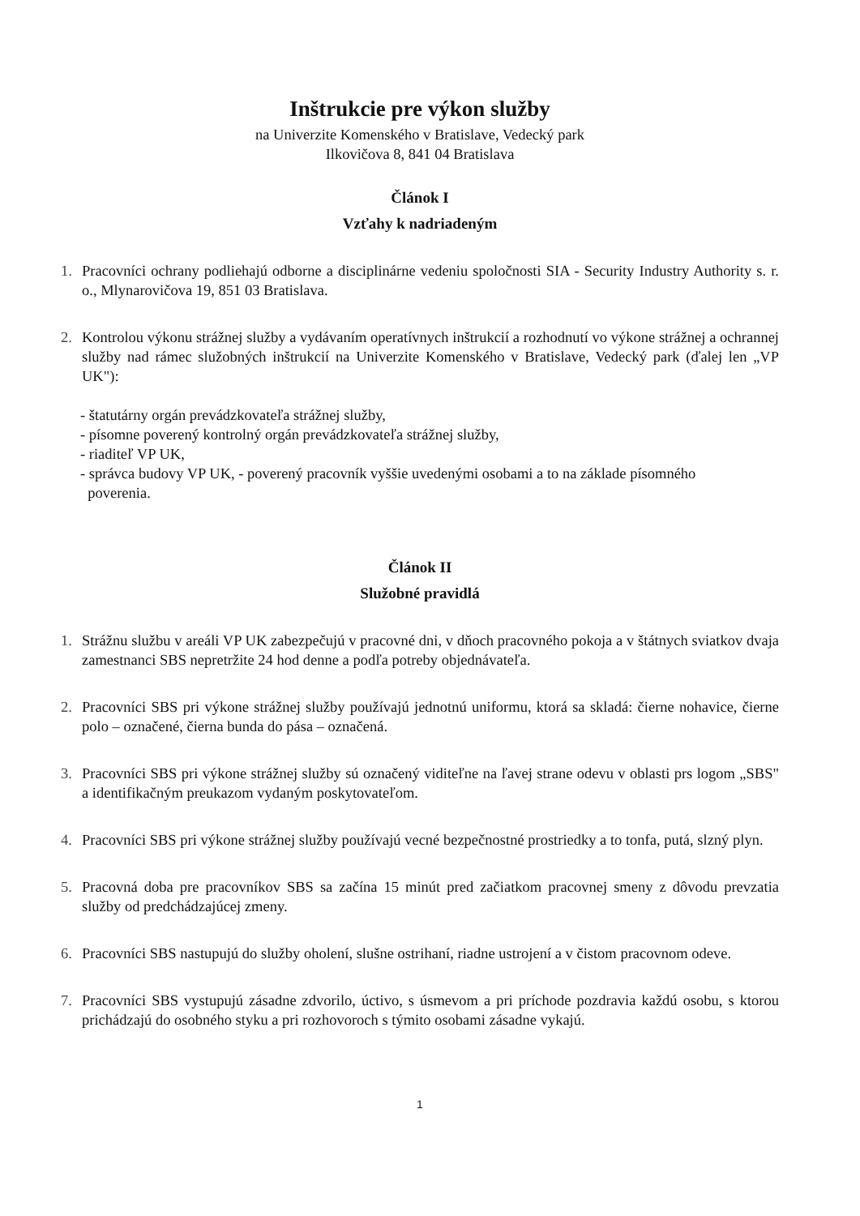Inštrukcie pre výkon služby
na Univerzite Komenského v Bratislave, Vedecký park
Ilkovičova 8, 841 04 Bratislava
Článok I
Vzťahy k nadriadeným
1. Pracovníci ochrany podliehajú odborne a disciplinárne vedeniu spoločnosti SIA - Security Industry Authority s. r. o., Mlynarovičova 19, 851 03 Bratislava.
2. Kontrolou výkonu strážnej služby a vydávaním operatívnych inštrukcií a rozhodnutí vo výkone strážnej a ochrannej služby nad rámec služobných inštrukcií na Univerzite Komenského v Bratislave, Vedecký park (ďalej len „VP UK"):
- štatutárny orgán prevádzkovateľa strážnej služby,
- písomne poverený kontrolný orgán prevádzkovateľa strážnej služby,
- riaditeľ VP UK,
- správca budovy VP UK, - poverený pracovník vyššie uvedenými osobami a to na základe písomného
poverenia.
Článok II
Služobné pravidlá
1. Strážnu službu v areáli VP UK zabezpečujú v pracovné dni, v dňoch pracovného pokoja a v štátnych sviatkov dvaja zamestnanci SBS nepretržite 24 hod denne a podľa potreby objednávateľa.
2. Pracovníci SBS pri výkone strážnej služby používajú jednotnú uniformu, ktorá sa skladá: čierne nohavice, čierne polo – označené, čierna bunda do pása – označená.
3. Pracovníci SBS pri výkone strážnej služby sú označený viditeľne na ľavej strane odevu v oblasti prs logom „SBS" a identifikačným preukazom vydaným poskytovateľom.
4. Pracovníci SBS pri výkone strážnej služby používajú vecné bezpečnostné prostriedky a to tonfa, putá, slzný plyn.
5. Pracovná doba pre pracovníkov SBS sa začína 15 minút pred začiatkom pracovnej smeny z dôvodu prevzatia služby od predchádzajúcej zmeny.
6. Pracovníci SBS nastupujú do služby oholení, slušne ostrihaní, riadne ustrojení a v čistom pracovnom odeve.
7. Pracovníci SBS vystupujú zásadne zdvorilo, úctivo, s úsmevom a pri príchode pozdravia každú osobu, s ktorou prichádzajú do osobného styku a pri rozhovoroch s týmito osobami zásadne vykajú.
1